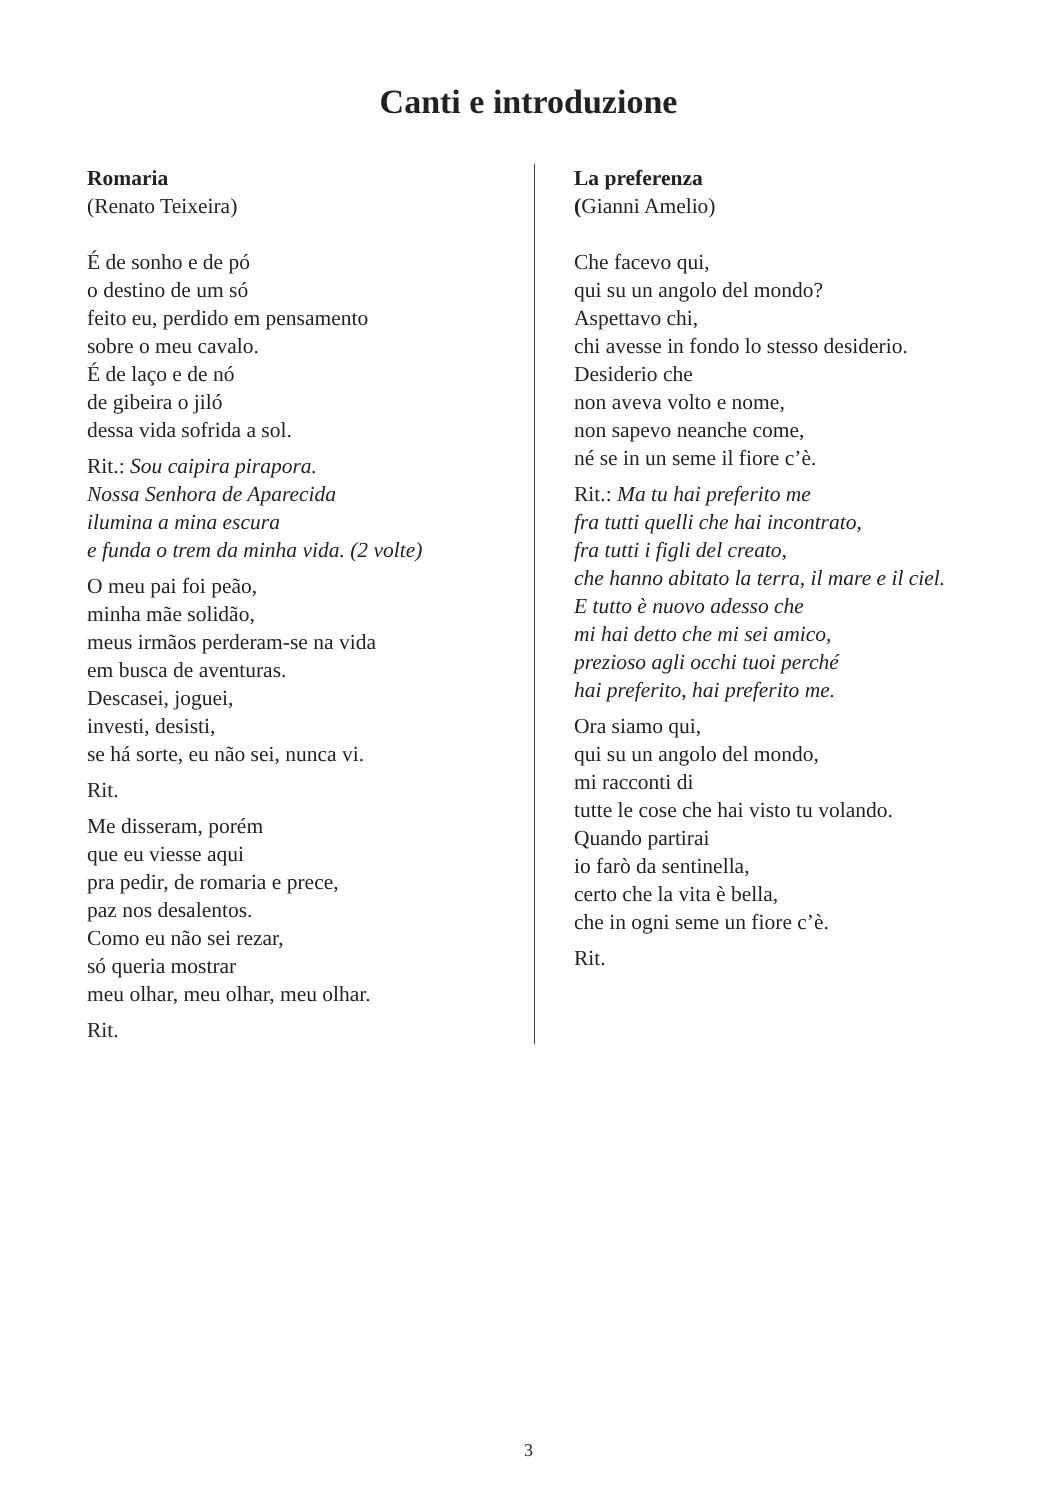Canti e introduzione
Romaria
(Renato Teixeira)
É de sonho e de pó
o destino de um só
feito eu, perdido em pensamento
sobre o meu cavalo.
É de laço e de nó
de gibeira o jiló
dessa vida sofrida a sol.
Rit.: Sou caipira pirapora.
Nossa Senhora de Aparecida
ilumina a mina escura
e funda o trem da minha vida. (2 volte)
O meu pai foi peão,
minha mãe solidão,
meus irmãos perderam-se na vida
em busca de aventuras.
Descasei, joguei,
investi, desisti,
se há sorte, eu não sei, nunca vi.
Rit.
Me disseram, porém
que eu viesse aqui
pra pedir, de romaria e prece,
paz nos desalentos.
Como eu não sei rezar,
só queria mostrar
meu olhar, meu olhar, meu olhar.
Rit.
La preferenza
(Gianni Amelio)
Che facevo qui,
qui su un angolo del mondo?
Aspettavo chi,
chi avesse in fondo lo stesso desiderio.
Desiderio che
non aveva volto e nome,
non sapevo neanche come,
né se in un seme il fiore c’è.
Rit.: Ma tu hai preferito me
fra tutti quelli che hai incontrato,
fra tutti i figli del creato,
che hanno abitato la terra, il mare e il ciel.
E tutto è nuovo adesso che
mi hai detto che mi sei amico,
prezioso agli occhi tuoi perché
hai preferito, hai preferito me.
Ora siamo qui,
qui su un angolo del mondo,
mi racconti di
tutte le cose che hai visto tu volando.
Quando partirai
io farò da sentinella,
certo che la vita è bella,
che in ogni seme un fiore c’è.
Rit.
3